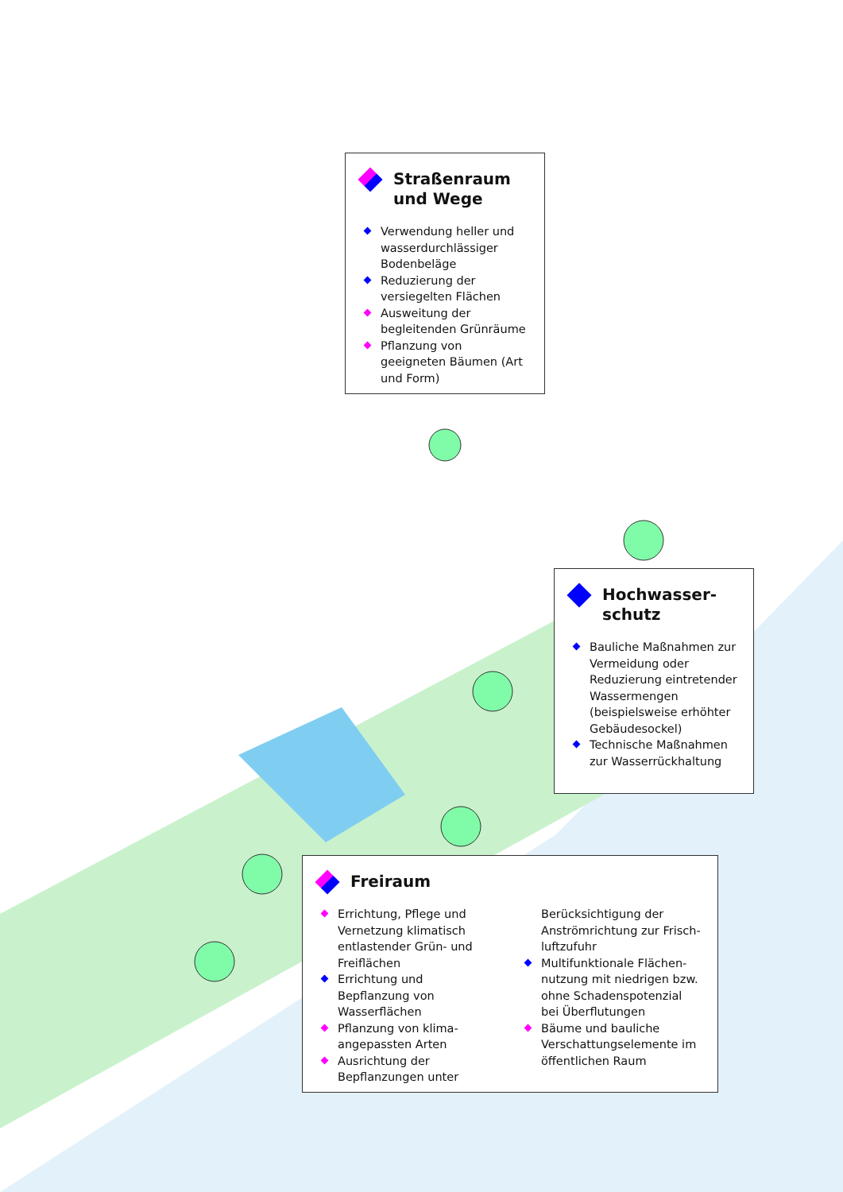Straßenraum und Wege
Verwendung heller und wasserdurchlässiger Bodenbeläge
Reduzierung der versiegel­ten Flächen
Ausweitung der begleiten­den Grünräume
Pflanzung von geeigneten Bäumen (Art und Form)
Hochwasser­schutz
Bauliche Maßnahmen zur Vermeidung oder Reduzierung eintretender Wassermengen (beispiels­weise erhöhter Gebäude­sockel)
Technische Maßnahmen zur Wasserrückhaltung
Freiraum
Errichtung, Pflege und Vernetzung klimatisch entlastender Grün- und Freiflächen
Errichtung und Bepflanzung von Wasserflächen
Pflanzung von klima­angepassten Arten
Ausrichtung der Bepflanzungen unter
Berücksichtigung der Anströmrichtung zur Frisch­luftzufuhr
Multifunktionale Flächen­nutzung mit niedrigen bzw. ohne Schadens­potenzial bei Überflutungen
Bäume und bauliche Verschattungselemente im öffentlichen Raum